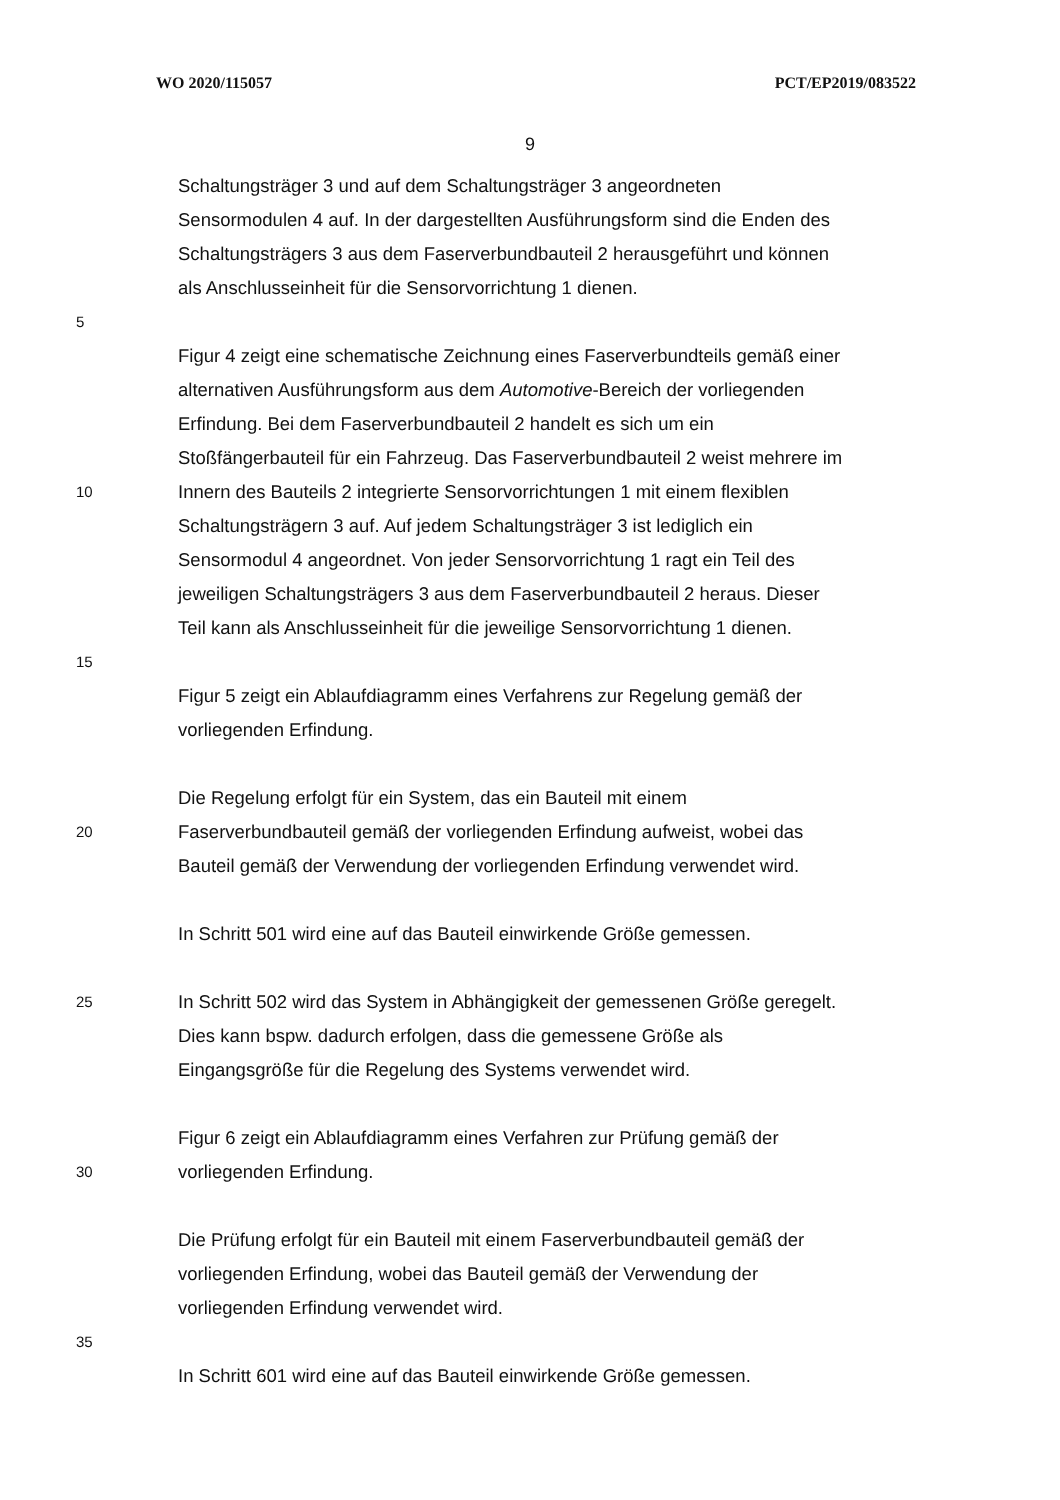WO 2020/115057 PCT/EP2019/083522
9
Schaltungsträger 3 und auf dem Schaltungsträger 3 angeordneten
Sensormodulen 4 auf. In der dargestellten Ausführungsform sind die Enden des
Schaltungsträgers 3 aus dem Faserverbundbauteil 2 herausgeführt und können
als Anschlusseinheit für die Sensorvorrichtung 1 dienen.
5
Figur 4 zeigt eine schematische Zeichnung eines Faserverbundteils gemäß einer
alternativen Ausführungsform aus dem Automotive-Bereich der vorliegenden
Erfindung. Bei dem Faserverbundbauteil 2 handelt es sich um ein
Stoßfängerbauteil für ein Fahrzeug. Das Faserverbundbauteil 2 weist mehrere im
10 Innern des Bauteils 2 integrierte Sensorvorrichtungen 1 mit einem flexiblen
Schaltungsträgern 3 auf. Auf jedem Schaltungsträger 3 ist lediglich ein
Sensormodul 4 angeordnet. Von jeder Sensorvorrichtung 1 ragt ein Teil des
jeweiligen Schaltungsträgers 3 aus dem Faserverbundbauteil 2 heraus. Dieser
Teil kann als Anschlusseinheit für die jeweilige Sensorvorrichtung 1 dienen.
15
Figur 5 zeigt ein Ablaufdiagramm eines Verfahrens zur Regelung gemäß der
vorliegenden Erfindung.
Die Regelung erfolgt für ein System, das ein Bauteil mit einem
20 Faserverbundbauteil gemäß der vorliegenden Erfindung aufweist, wobei das
Bauteil gemäß der Verwendung der vorliegenden Erfindung verwendet wird.
In Schritt 501 wird eine auf das Bauteil einwirkende Größe gemessen.
25 In Schritt 502 wird das System in Abhängigkeit der gemessenen Größe geregelt.
Dies kann bspw. dadurch erfolgen, dass die gemessene Größe als
Eingangsgröße für die Regelung des Systems verwendet wird.
Figur 6 zeigt ein Ablaufdiagramm eines Verfahren zur Prüfung gemäß der
30 vorliegenden Erfindung.
Die Prüfung erfolgt für ein Bauteil mit einem Faserverbundbauteil gemäß der
vorliegenden Erfindung, wobei das Bauteil gemäß der Verwendung der
vorliegenden Erfindung verwendet wird.
35
In Schritt 601 wird eine auf das Bauteil einwirkende Größe gemessen.